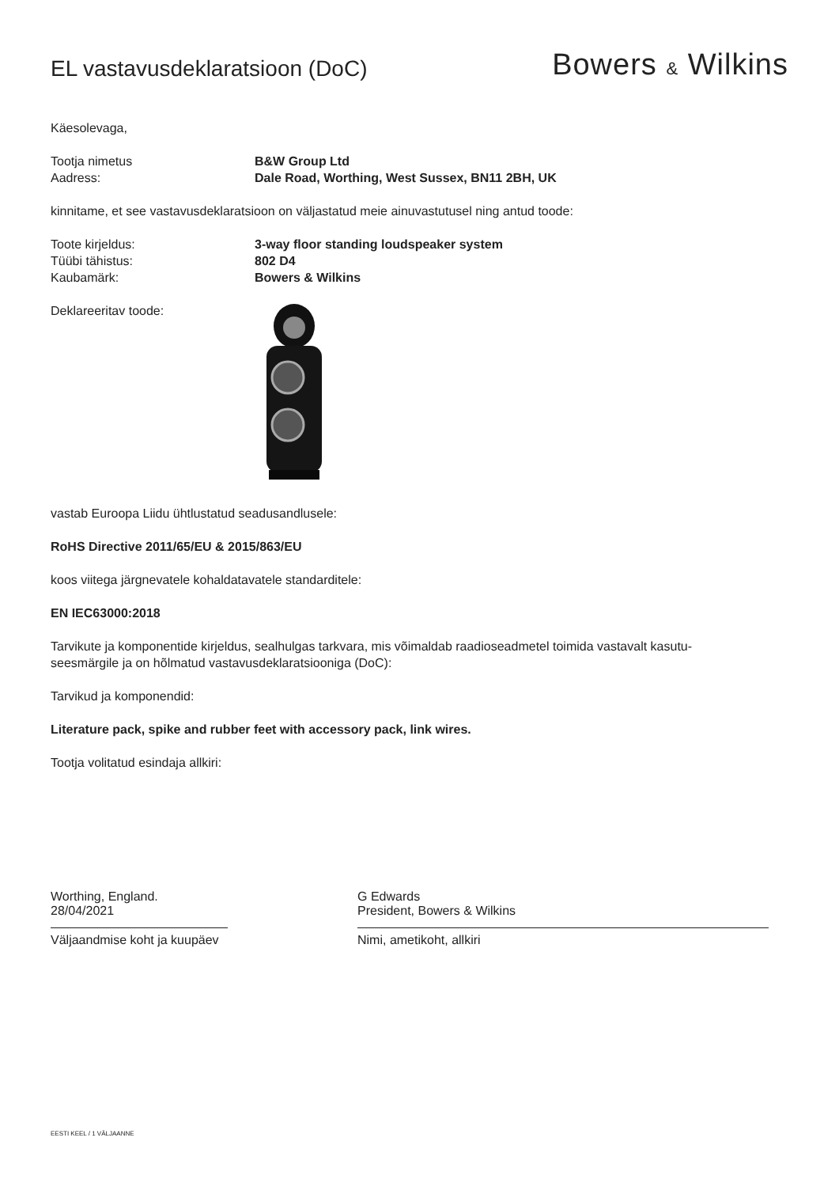EL vastavusdeklaratsioon (DoC)
Bowers & Wilkins
Käesolevaga,
Tootja nimetus B&W Group Ltd
Aadress: Dale Road, Worthing, West Sussex, BN11 2BH, UK
kinnitame, et see vastavusdeklaratsioon on väljastatud meie ainuvastutusel ning antud toode:
Toote kirjeldus: 3-way floor standing loudspeaker system
Tüübi tähistus: 802 D4
Kaubamärk: Bowers & Wilkins
Deklareeritav toode:
vastab Euroopa Liidu ühtlustatud seadusandlusele:
RoHS Directive 2011/65/EU & 2015/863/EU
koos viitega järgnevatele kohaldatavatele standarditele:
EN IEC63000:2018
Tarvikute ja komponentide kirjeldus, sealhulgas tarkvara, mis võimaldab raadioseadmetel toimida vastavalt kasutu-
seesmärgile ja on hõlmatud vastavusdeklaratsiooniga (DoC):
Tarvikud ja komponendid:
Literature pack, spike and rubber feet with accessory pack, link wires.
Tootja volitatud esindaja allkiri:
Worthing, England.
28/04/2021
Väljaandmise koht ja kuupäev
G Edwards
President, Bowers & Wilkins
Nimi, ametikoht, allkiri
EESTI KEEL / 1 VÄLJAANNE